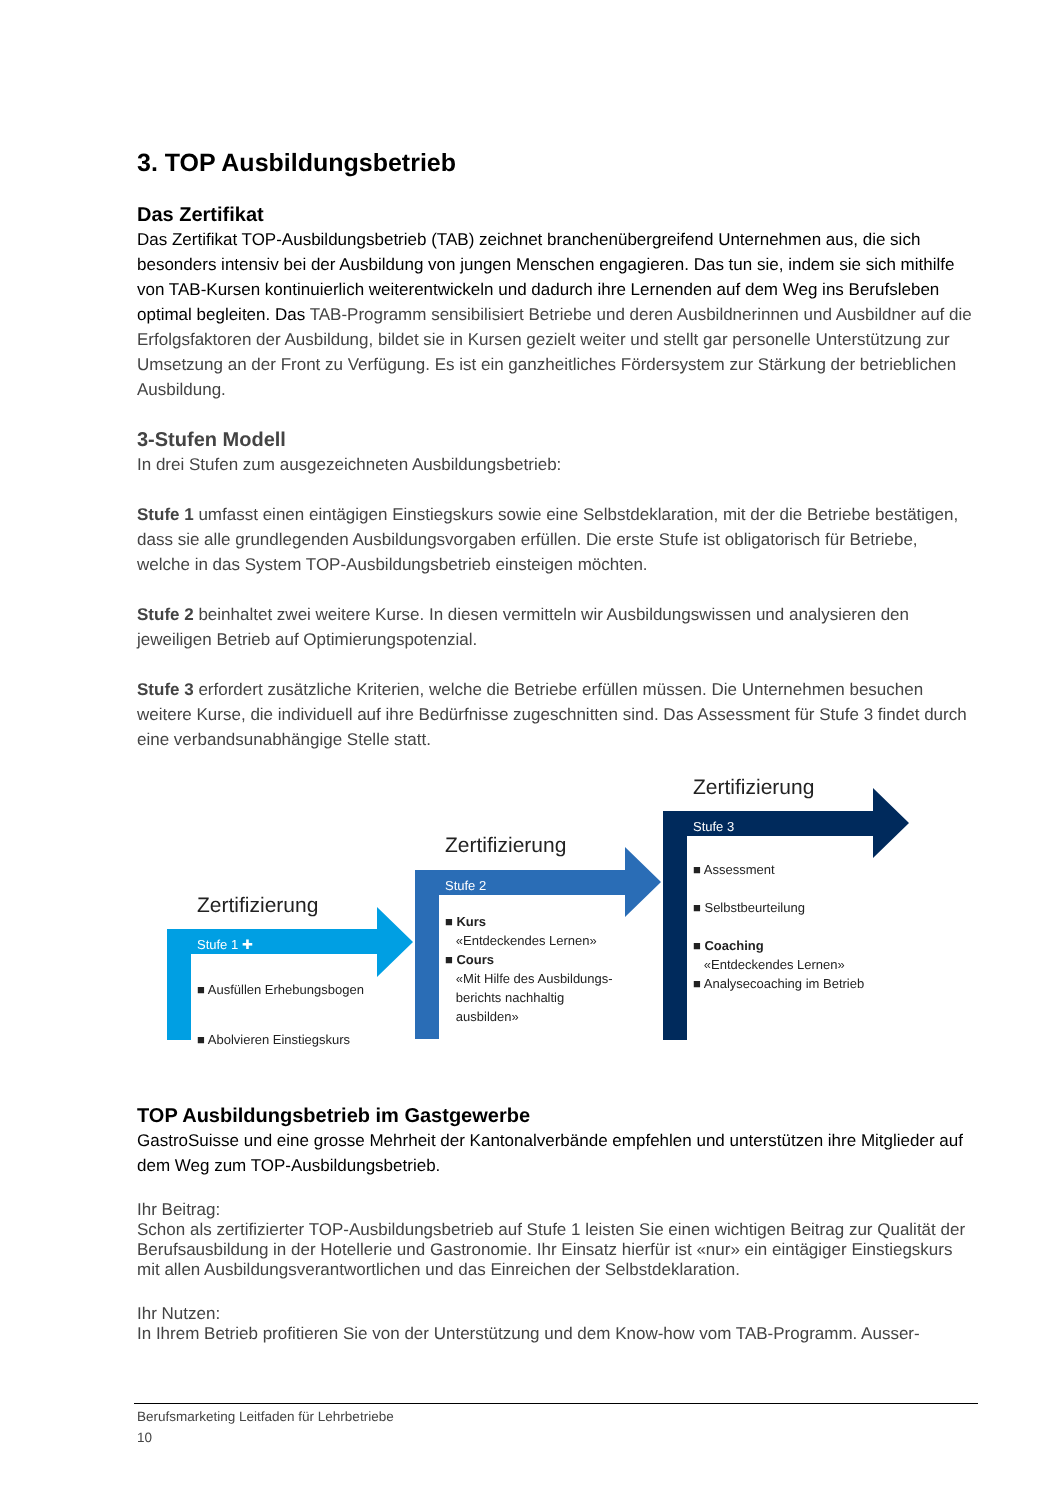3. TOP Ausbildungsbetrieb
Das Zertifikat
Das Zertifikat TOP-Ausbildungsbetrieb (TAB) zeichnet branchenübergreifend Unternehmen aus, die sich besonders intensiv bei der Ausbildung von jungen Menschen engagieren. Das tun sie, indem sie sich mithilfe von TAB-Kursen kontinuierlich weiterentwickeln und dadurch ihre Lernenden auf dem Weg ins Berufsleben optimal begleiten. Das TAB-Programm sensibilisiert Betriebe und deren Ausbildnerinnen und Ausbildner auf die Erfolgsfaktoren der Ausbildung, bildet sie in Kursen gezielt weiter und stellt gar personelle Unterstützung zur Umsetzung an der Front zu Verfügung. Es ist ein ganzheitliches Fördersystem zur Stärkung der betrieblichen Ausbildung.
3-Stufen Modell
In drei Stufen zum ausgezeichneten Ausbildungsbetrieb:
Stufe 1 umfasst einen eintägigen Einstiegskurs sowie eine Selbstdeklaration, mit der die Betriebe bestätigen, dass sie alle grundlegenden Ausbildungsvorgaben erfüllen. Die erste Stufe ist obligatorisch für Betriebe, welche in das System TOP-Ausbildungsbetrieb einsteigen möchten.
Stufe 2 beinhaltet zwei weitere Kurse. In diesen vermitteln wir Ausbildungswissen und analysieren den jeweiligen Betrieb auf Optimierungspotenzial.
Stufe 3 erfordert zusätzliche Kriterien, welche die Betriebe erfüllen müssen. Die Unternehmen besuchen weitere Kurse, die individuell auf ihre Bedürfnisse zugeschnitten sind. Das Assessment für Stufe 3 findet durch eine verbandsunabhängige Stelle statt.
Zertifizierung
Stufe 1 ✚
■ Ausfüllen Erhebungsbogen
■ Abolvieren Einstiegskurs
Zertifizierung
Stufe 2
■ Kurs
«Entdeckendes Lernen»
■ Cours
«Mit Hilfe des Ausbildungs-
berichts nachhaltig
ausbilden»
Zertifizierung
Stufe 3
■ Assessment
■ Selbstbeurteilung
■ Coaching
«Entdeckendes Lernen»
■ Analysecoaching im Betrieb
TOP Ausbildungsbetrieb im Gastgewerbe
GastroSuisse und eine grosse Mehrheit der Kantonalverbände empfehlen und unterstützen ihre Mitglieder auf dem Weg zum TOP-Ausbildungsbetrieb.
Ihr Beitrag:
Schon als zertifizierter TOP-Ausbildungsbetrieb auf Stufe 1 leisten Sie einen wichtigen Beitrag zur Qualität der Berufsausbildung in der Hotellerie und Gastronomie. Ihr Einsatz hierfür ist «nur» ein eintägiger Einstiegskurs mit allen Ausbildungsverantwortlichen und das Einreichen der Selbstdeklaration.
Ihr Nutzen:
In Ihrem Betrieb profitieren Sie von der Unterstützung und dem Know-how vom TAB-Programm. Ausser-
Berufsmarketing Leitfaden für Lehrbetriebe
10